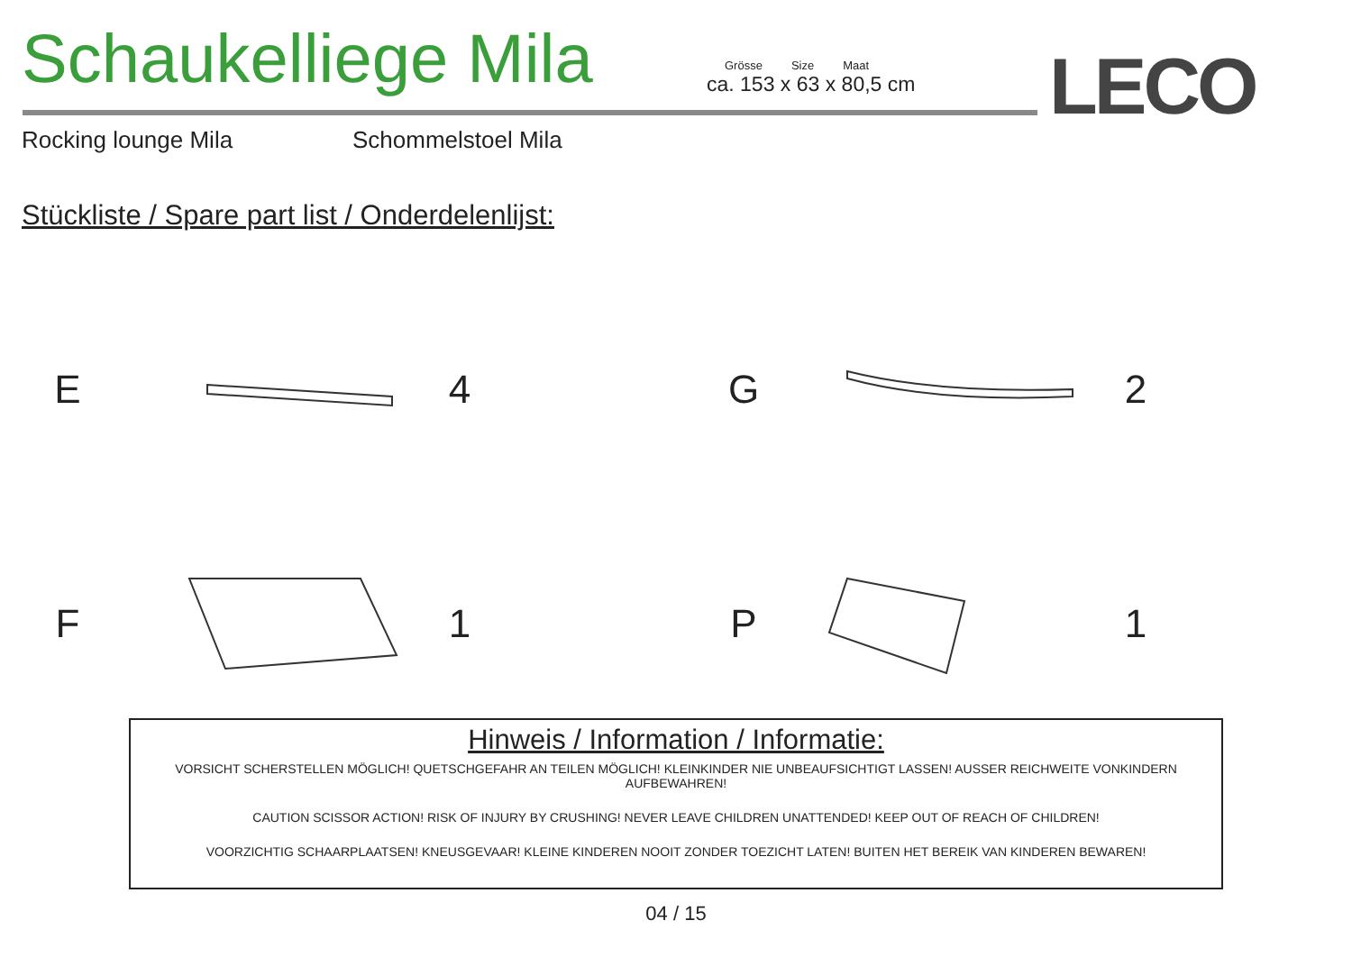Schaukelliege Mila
Grösse Size Maat
ca. 153 x 63 x 80,5 cm
LECO
Rocking lounge Mila Schommelstoel Mila
Stückliste / Spare part list / Onderdelenlijst:
E 4
G 2
F 1
P 1
Hinweis / Information / Informatie:
VORSICHT SCHERSTELLEN MÖGLICH! QUETSCHGEFAHR AN TEILEN MÖGLICH! KLEINKINDER NIE UNBEAUFSICHTIGT LASSEN! AUSSER REICHWEITE VONKINDERN AUFBEWAHREN!
CAUTION SCISSOR ACTION! RISK OF INJURY BY CRUSHING! NEVER LEAVE CHILDREN UNATTENDED! KEEP OUT OF REACH OF CHILDREN!
VOORZICHTIG SCHAARPLAATSEN! KNEUSGEVAAR! KLEINE KINDEREN NOOIT ZONDER TOEZICHT LATEN! BUITEN HET BEREIK VAN KINDEREN BEWAREN!
04 / 15